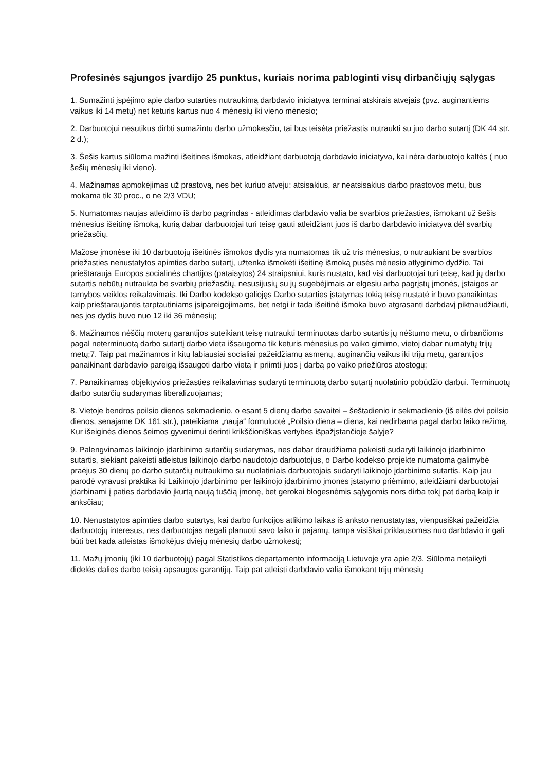Profesinės sąjungos įvardijo 25 punktus, kuriais norima pabloginti visų dirbančiųjų sąlygas
1. Sumažinti įspėjimo apie darbo sutarties nutraukimą darbdavio iniciatyva terminai atskirais atvejais (pvz. auginantiems vaikus iki 14 metų) net keturis kartus nuo 4 mėnesių iki vieno mėnesio;
2. Darbuotojui nesutikus dirbti sumažintu darbo užmokesčiu, tai bus teisėta priežastis nutraukti su juo darbo sutartį (DK 44 str. 2 d.);
3. Šešis kartus siūloma mažinti išeitines išmokas, atleidžiant darbuotoją darbdavio iniciatyva, kai nėra darbuotojo kaltės ( nuo šešių mėnesių iki vieno).
4. Mažinamas apmokėjimas už prastovą, nes bet kuriuo atveju: atsisakius, ar neatsisakius darbo prastovos metu, bus mokama tik 30 proc., o ne 2/3 VDU;
5. Numatomas naujas atleidimo iš darbo pagrindas - atleidimas darbdavio valia be svarbios priežasties, išmokant už šešis mėnesius išeitinę išmoką, kurią dabar darbuotojai turi teisę gauti atleidžiant juos iš darbo darbdavio iniciatyva dėl svarbių priežasčių.
Mažose įmonėse iki 10 darbuotojų išeitinės išmokos dydis yra numatomas tik už tris mėnesius, o nutraukiant be svarbios priežasties nenustatytos apimties darbo sutartį, užtenka išmokėti išeitinę išmoką pusės mėnesio atlyginimo dydžio. Tai prieštarauja Europos socialinės chartijos (pataisytos) 24 straipsniui, kuris nustato, kad visi darbuotojai turi teisę, kad jų darbo sutartis nebūtų nutraukta be svarbių priežasčių, nesusijusių su jų sugebėjimais ar elgesiu arba pagrįstų įmonės, įstaigos ar tarnybos veiklos reikalavimais. Iki Darbo kodekso galiojęs Darbo sutarties įstatymas tokią teisę nustatė ir buvo panaikintas kaip prieštaraujantis tarptautiniams įsipareigojimams, bet netgi ir tada išeitinė išmoka buvo atgrasanti darbdavį piktnaudžiauti, nes jos dydis buvo nuo 12 iki 36 mėnesių;
6. Mažinamos nėščių moterų garantijos suteikiant teisę nutraukti terminuotas darbo sutartis jų nėštumo metu, o dirbančioms pagal neterminuotą darbo sutartį darbo vieta išsaugoma tik keturis mėnesius po vaiko gimimo, vietoj dabar numatytų trijų metų;7. Taip pat mažinamos ir kitų labiausiai socialiai pažeidžiamų asmenų, auginančių vaikus iki trijų metų, garantijos panaikinant darbdavio pareigą išsaugoti darbo vietą ir priimti juos į darbą po vaiko priežiūros atostogų;
7. Panaikinamas objektyvios priežasties reikalavimas sudaryti terminuotą darbo sutartį nuolatinio pobūdžio darbui. Terminuotų darbo sutarčių sudarymas liberalizuojamas;
8. Vietoje bendros poilsio dienos sekmadienio, o esant 5 dienų darbo savaitei – šeštadienio ir sekmadienio (iš eilės dvi poilsio dienos, senajame DK 161 str.), pateikiama „nauja“ formuluotė „Poilsio diena – diena, kai nedirbama pagal darbo laiko režimą. Kur išeiginės dienos šeimos gyvenimui derinti krikščioniškas vertybes išpažįstančioje šalyje?
9. Palengvinamas laikinojo įdarbinimo sutarčių sudarymas, nes dabar draudžiama pakeisti sudaryti laikinojo įdarbinimo sutartis, siekiant pakeisti atleistus laikinojo darbo naudotojo darbuotojus, o Darbo kodekso projekte numatoma galimybė praėjus 30 dienų po darbo sutarčių nutraukimo su nuolatiniais darbuotojais sudaryti laikinojo įdarbinimo sutartis. Kaip jau parodė vyravusi praktika iki Laikinojo įdarbinimo per laikinojo įdarbinimo įmones įstatymo priėmimo, atleidžiami darbuotojai įdarbinami į paties darbdavio įkurtą naują tuščią įmonę, bet gerokai blogesnėmis sąlygomis nors dirba tokį pat darbą kaip ir anksčiau;
10. Nenustatytos apimties darbo sutartys, kai darbo funkcijos atlikimo laikas iš anksto nenustatytas, vienpusiškai pažeidžia darbuotojų interesus, nes darbuotojas negali planuoti savo laiko ir pajamų, tampa visiškai priklausomas nuo darbdavio ir gali būti bet kada atleistas išmokėjus dviejų mėnesių darbo užmokestį;
11. Mažų įmonių (iki 10 darbuotojų) pagal Statistikos departamento informaciją Lietuvoje yra apie 2/3. Siūloma netaikyti didelės dalies darbo teisių apsaugos garantijų. Taip pat atleisti darbdavio valia išmokant trijų mėnesių